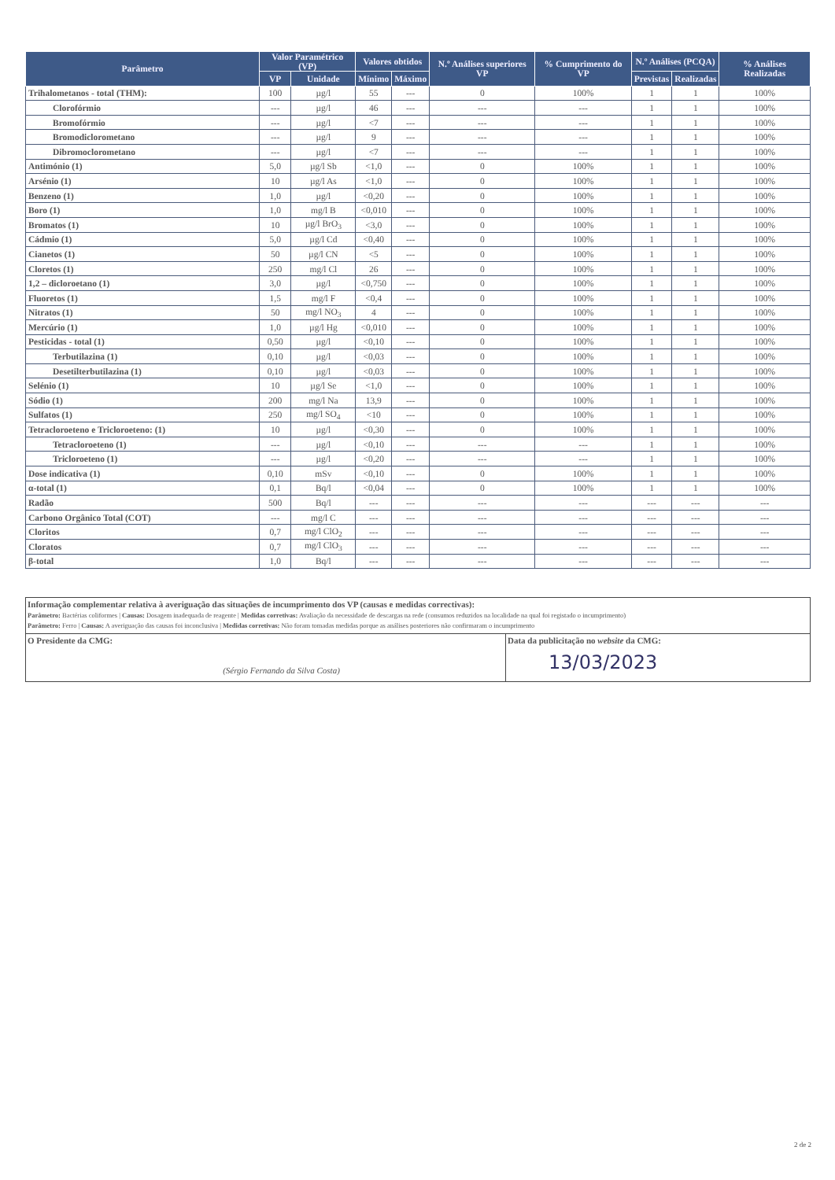| Parâmetro | Valor Paramétrico (VP) | | Valores obtidos | | N.º Análises superiores VP | % Cumprimento do VP | N.º Análises (PCQA) | | % Análises Realizadas |
| --- | --- | --- | --- | --- | --- | --- | --- | --- | --- |
| | VP | Unidade | Mínimo | Máximo | | | Previstas | Realizadas | |
| Trihalometanos - total (THM): | 100 | µg/l | 55 | --- | 0 | 100% | 1 | 1 | 100% |
| Clorofórmio | --- | µg/l | 46 | --- | --- | --- | 1 | 1 | 100% |
| Bromofórmio | --- | µg/l | <7 | --- | --- | --- | 1 | 1 | 100% |
| Bromodiclorometano | --- | µg/l | 9 | --- | --- | --- | 1 | 1 | 100% |
| Dibromoclorometano | --- | µg/l | <7 | --- | --- | --- | 1 | 1 | 100% |
| Antimónio (1) | 5,0 | µg/l Sb | <1,0 | --- | 0 | 100% | 1 | 1 | 100% |
| Arsénio (1) | 10 | µg/l As | <1,0 | --- | 0 | 100% | 1 | 1 | 100% |
| Benzeno (1) | 1,0 | µg/l | <0,20 | --- | 0 | 100% | 1 | 1 | 100% |
| Boro (1) | 1,0 | mg/l B | <0,010 | --- | 0 | 100% | 1 | 1 | 100% |
| Bromatos (1) | 10 | µg/l BrO<sub>3</sub> | <3,0 | --- | 0 | 100% | 1 | 1 | 100% |
| Cádmio (1) | 5,0 | µg/l Cd | <0,40 | --- | 0 | 100% | 1 | 1 | 100% |
| Cianetos (1) | 50 | µg/l CN | <5 | --- | 0 | 100% | 1 | 1 | 100% |
| Cloretos (1) | 250 | mg/l Cl | 26 | --- | 0 | 100% | 1 | 1 | 100% |
| 1,2 – dicloroetano (1) | 3,0 | µg/l | <0,750 | --- | 0 | 100% | 1 | 1 | 100% |
| Fluoretos (1) | 1,5 | mg/l F | <0,4 | --- | 0 | 100% | 1 | 1 | 100% |
| Nitratos (1) | 50 | mg/l NO<sub>3</sub> | 4 | --- | 0 | 100% | 1 | 1 | 100% |
| Mercúrio (1) | 1,0 | µg/l Hg | <0,010 | --- | 0 | 100% | 1 | 1 | 100% |
| Pesticidas - total (1) | 0,50 | µg/l | <0,10 | --- | 0 | 100% | 1 | 1 | 100% |
| Terbutilazina (1) | 0,10 | µg/l | <0,03 | --- | 0 | 100% | 1 | 1 | 100% |
| Desetilterbutilazina (1) | 0,10 | µg/l | <0,03 | --- | 0 | 100% | 1 | 1 | 100% |
| Selénio (1) | 10 | µg/l Se | <1,0 | --- | 0 | 100% | 1 | 1 | 100% |
| Sódio (1) | 200 | mg/l Na | 13,9 | --- | 0 | 100% | 1 | 1 | 100% |
| Sulfatos (1) | 250 | mg/l SO<sub>4</sub> | <10 | --- | 0 | 100% | 1 | 1 | 100% |
| Tetracloroeteno e Tricloroeteno: (1) | 10 | µg/l | <0,30 | --- | 0 | 100% | 1 | 1 | 100% |
| Tetracloroeteno (1) | --- | µg/l | <0,10 | --- | --- | --- | 1 | 1 | 100% |
| Tricloroeteno (1) | --- | µg/l | <0,20 | --- | --- | --- | 1 | 1 | 100% |
| Dose indicativa (1) | 0,10 | mSv | <0,10 | --- | 0 | 100% | 1 | 1 | 100% |
| α-total (1) | 0,1 | Bq/l | <0,04 | --- | 0 | 100% | 1 | 1 | 100% |
| Radão | 500 | Bq/l | --- | --- | --- | --- | --- | --- | --- |
| Carbono Orgânico Total (COT) | --- | mg/l C | --- | --- | --- | --- | --- | --- | --- |
| Cloritos | 0,7 | mg/l ClO<sub>2</sub> | --- | --- | --- | --- | --- | --- | --- |
| Cloratos | 0,7 | mg/l ClO<sub>3</sub> | --- | --- | --- | --- | --- | --- | --- |
| β-total | 1,0 | Bq/l | --- | --- | --- | --- | --- | --- | --- |
Informação complementar relativa à averiguação das situações de incumprimento dos VP (causas e medidas correctivas):
Parâmetro: Bactérias coliformes | Causas: Dosagem inadequada de reagente | Medidas corretivas: Avaliação da necessidade de descargas na rede (consumos reduzidos na localidade na qual foi registado o incumprimento)
Parâmetro: Ferro | Causas: A averiguação das causas foi inconclusiva | Medidas corretivas: Não foram tomadas medidas porque as análises posteriores não confirmaram o incumprimento
O Presidente da CMG:
(Sérgio Fernando da Silva Costa)
Data da publicitação no website da CMG:
13/03/2023
2 de 2